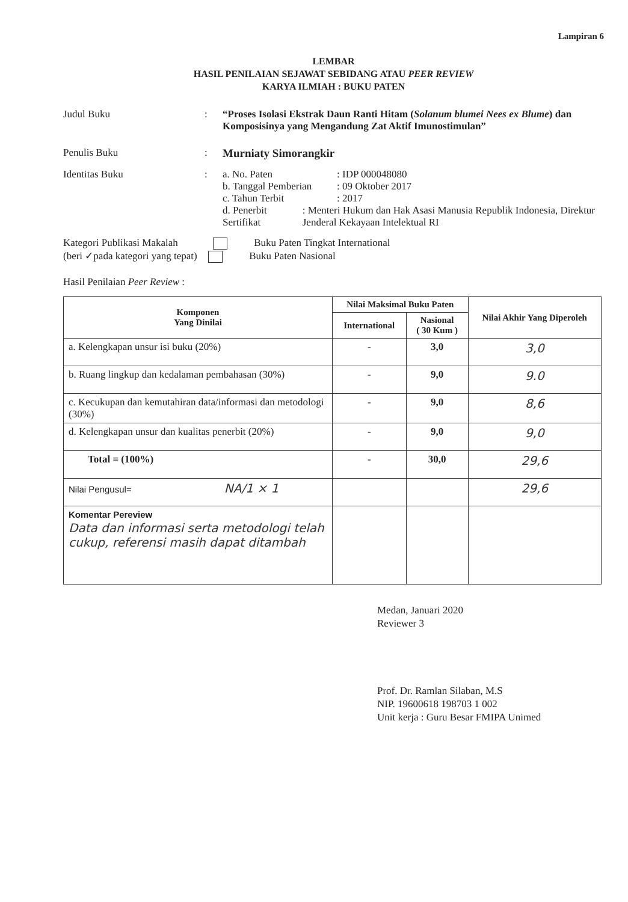Lampiran 6
LEMBAR
HASIL PENILAIAN SEJAWAT SEBIDANG ATAU PEER REVIEW
KARYA ILMIAH : BUKU PATEN
Judul Buku : “Proses Isolasi Ekstrak Daun Ranti Hitam (Solanum blumei Nees ex Blume) dan Komposisinya yang Mengandung Zat Aktif Imunostimulan”
Penulis Buku : Murniaty Simorangkir
Identitas Buku : a. No. Paten: IDP 000048080
b. Tanggal Pemberian: 09 Oktober 2017
c. Tahun Terbit: 2017
d. Penerbit Sertifikat: Menteri Hukum dan Hak Asasi Manusia Republik Indonesia, Direktur Jenderal Kekayaan Intelektual RI
Kategori Publikasi Makalah Buku Paten Tingkat International
(beri ✓pada kategori yang tepat) Buku Paten Nasional
Hasil Penilaian Peer Review :
| Komponen Yang Dinilai | Nilai Maksimal Buku Paten | | Nilai Akhir Yang Diperoleh |
| --- | --- | --- | --- |
| | International | Nasional ( 30 Kum ) | |
| a. Kelengkapan unsur isi buku (20%) | - | 3,0 | 3,0 |
| b. Ruang lingkup dan kedalaman pembahasan (30%) | - | 9,0 | 9.0 |
| c. Kecukupan dan kemutahiran data/informasi dan metodologi (30%) | - | 9,0 | 8,6 |
| d. Kelengkapan unsur dan kualitas penerbit (20%) | - | 9,0 | 9,0 |
| Total = (100%) | - | 30,0 | 29,6 |
| Nilai Pengusul= NA/1 × 1 | | | 29,6 |
| Komentar Pereview Data dan informasi serta metodologi telah cukup, referensi masih dapat ditambah | | | |
Medan, Januari 2020
Reviewer 3
Prof. Dr. Ramlan Silaban, M.S
NIP. 19600618 198703 1 002
Unit kerja : Guru Besar FMIPA Unimed